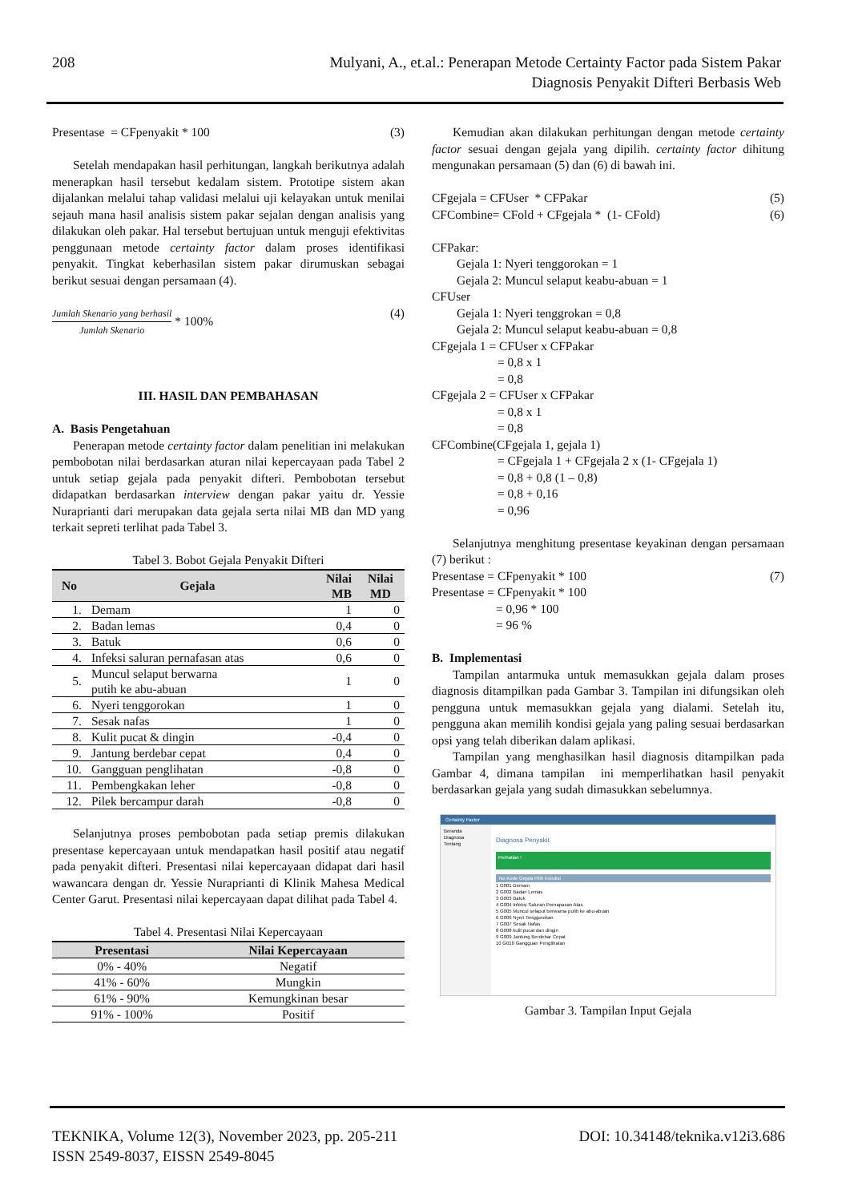208
Mulyani, A., et.al.: Penerapan Metode Certainty Factor pada Sistem Pakar
Diagnosis Penyakit Difteri Berbasis Web
Presentase = CFpenyakit * 100 (3)
Setelah mendapakan hasil perhitungan, langkah berikutnya adalah menerapkan hasil tersebut kedalam sistem. Prototipe sistem akan dijalankan melalui tahap validasi melalui uji kelayakan untuk menilai sejauh mana hasil analisis sistem pakar sejalan dengan analisis yang dilakukan oleh pakar. Hal tersebut bertujuan untuk menguji efektivitas penggunaan metode certainty factor dalam proses identifikasi penyakit. Tingkat keberhasilan sistem pakar dirumuskan sebagai berikut sesuai dengan persamaan (4).
Jumlah Skenario yang berhasil Jumlah Skenario * 100% (4)
III. HASIL DAN PEMBAHASAN
A. Basis Pengetahuan
Penerapan metode certainty factor dalam penelitian ini melakukan pembobotan nilai berdasarkan aturan nilai kepercayaan pada Tabel 2 untuk setiap gejala pada penyakit difteri. Pembobotan tersebut didapatkan berdasarkan interview dengan pakar yaitu dr. Yessie Nuraprianti dari merupakan data gejala serta nilai MB dan MD yang terkait sepreti terlihat pada Tabel 3.
Tabel 3. Bobot Gejala Penyakit Difteri
| No | Gejala | Nilai MB | Nilai MD |
| --- | --- | --- | --- |
| 1. | Demam | 1 | 0 |
| 2. | Badan lemas | 0,4 | 0 |
| 3. | Batuk | 0,6 | 0 |
| 4. | Infeksi saluran pernafasan atas | 0,6 | 0 |
| 5. | Muncul selaput berwarna putih ke abu-abuan | 1 | 0 |
| 6. | Nyeri tenggorokan | 1 | 0 |
| 7. | Sesak nafas | 1 | 0 |
| 8. | Kulit pucat & dingin | -0,4 | 0 |
| 9. | Jantung berdebar cepat | 0,4 | 0 |
| 10. | Gangguan penglihatan | -0,8 | 0 |
| 11. | Pembengkakan leher | -0,8 | 0 |
| 12. | Pilek bercampur darah | -0,8 | 0 |
Selanjutnya proses pembobotan pada setiap premis dilakukan presentase kepercayaan untuk mendapatkan hasil positif atau negatif pada penyakit difteri. Presentasi nilai kepercayaan didapat dari hasil wawancara dengan dr. Yessie Nuraprianti di Klinik Mahesa Medical Center Garut. Presentasi nilai kepercayaan dapat dilihat pada Tabel 4.
Tabel 4. Presentasi Nilai Kepercayaan
| Presentasi | Nilai Kepercayaan |
| --- | --- |
| 0% - 40% | Negatif |
| 41% - 60% | Mungkin |
| 61% - 90% | Kemungkinan besar |
| 91% - 100% | Positif |
Kemudian akan dilakukan perhitungan dengan metode certainty factor sesuai dengan gejala yang dipilih. certainty factor dihitung mengunakan persamaan (5) dan (6) di bawah ini.
CFgejala = CFUser * CFPakar (5)
CFCombine= CFold + CFgejala * (1- CFold) (6)
CFPakar:
Gejala 1: Nyeri tenggorokan = 1
Gejala 2: Muncul selaput keabu-abuan = 1
CFUser
Gejala 1: Nyeri tenggrokan = 0,8
Gejala 2: Muncul selaput keabu-abuan = 0,8
CFgejala 1 = CFUser x CFPakar
= 0,8 x 1
= 0,8
CFgejala 2 = CFUser x CFPakar
= 0,8 x 1
= 0,8
CFCombine(CFgejala 1, gejala 1)
= CFgejala 1 + CFgejala 2 x (1- CFgejala 1)
= 0,8 + 0,8 (1 – 0,8)
= 0,8 + 0,16
= 0,96
Selanjutnya menghitung presentase keyakinan dengan persamaan (7) berikut :
Presentase = CFpenyakit * 100 (7)
Presentase = CFpenyakit * 100
= 0,96 * 100
= 96 %
B. Implementasi
Tampilan antarmuka untuk memasukkan gejala dalam proses diagnosis ditampilkan pada Gambar 3. Tampilan ini difungsikan oleh pengguna untuk memasukkan gejala yang dialami. Setelah itu, pengguna akan memilih kondisi gejala yang paling sesuai berdasarkan opsi yang telah diberikan dalam aplikasi.
Tampilan yang menghasilkan hasil diagnosis ditampilkan pada Gambar 4, dimana tampilan ini memperlihatkan hasil penyakit berdasarkan gejala yang sudah dimasukkan sebelumnya.
Certainty Factor
Beranda
Diagnosa
Tentang
Diagnosa Penyakit
Perhatian !
No Kode Gejala Pilih Kondisi
1 G001 Demam
2 G002 Badan Lemas
3 G003 Batuk
4 G004 Infeksi Saluran Pernapasan Atas
5 G005 Muncul selaput berwarna putih ke abu-abuan
6 G006 Nyeri Tenggorokan
7 G007 Sesak Nafas
8 G008 kulit pucat dan dingin
9 G009 Jantung Berdebar Cepat
10 G010 Gangguan Penglihatan
Gambar 3. Tampilan Input Gejala
TEKNIKA, Volume 12(3), November 2023, pp. 205-211 DOI: 10.34148/teknika.v12i3.686
ISSN 2549-8037, EISSN 2549-8045